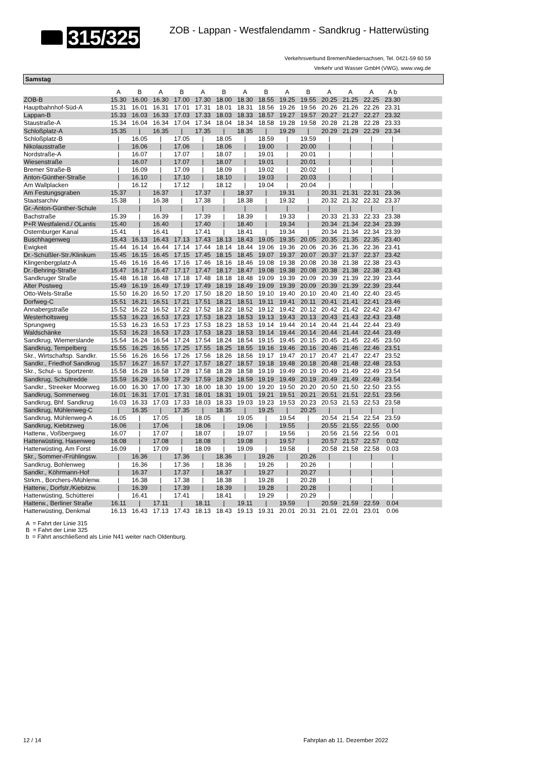315/325
ZOB - Lappan - Westfalendamm - Sandkrug - Hatterwüsting
Verkehrsverbund Bremen/Niedersachsen, Tel. 0421-59 60 59
Verkehr und Wasser GmbH (VWG), www.vwg.de
Samstag
| | A | B | A | B | A | B | A | B | A | B | A | A | A | A b | |
| --- | --- | --- | --- | --- | --- | --- | --- | --- | --- | --- | --- | --- | --- | --- | --- |
| ZOB-B | 15.30 | 16.00 | 16.30 | 17.00 | 17.30 | 18.00 | 18.30 | 18.55 | 19.25 | 19.55 | 20.25 | 21.25 | 22.25 | 23.30 | |
| Hauptbahnhof-Süd-A | 15.31 | 16.01 | 16.31 | 17.01 | 17.31 | 18.01 | 18.31 | 18.56 | 19.26 | 19.56 | 20.26 | 21.26 | 22.26 | 23.31 | |
| Lappan-B | 15.33 | 16.03 | 16.33 | 17.03 | 17.33 | 18.03 | 18.33 | 18.57 | 19.27 | 19.57 | 20.27 | 21.27 | 22.27 | 23.32 | |
| Staustraße-A | 15.34 | 16.04 | 16.34 | 17.04 | 17.34 | 18.04 | 18.34 | 18.58 | 19.28 | 19.58 | 20.28 | 21.28 | 22.28 | 23.33 | |
| Schloßplatz-A | 15.35 | / | 16.35 | / | 17.35 | / | 18.35 | / | 19.29 | / | 20.29 | 21.29 | 22.29 | 23.34 | |
| Schloßplatz-B | / | 16.05 | / | 17.05 | / | 18.05 | / | 18.59 | / | 19.59 | / | / | / | / | |
| Nikolausstraße | / | 16.06 | / | 17.06 | / | 18.06 | / | 19.00 | / | 20.00 | / | / | / | / | |
| Nordstraße-A | / | 16.07 | / | 17.07 | / | 18.07 | / | 19.01 | / | 20.01 | / | / | / | / | |
| Wiesenstraße | / | 16.07 | / | 17.07 | / | 18.07 | / | 19.01 | / | 20.01 | / | / | / | / | |
| Bremer Straße-B | / | 16.09 | / | 17.09 | / | 18.09 | / | 19.02 | / | 20.02 | / | / | / | / | |
| Anton-Günther-Straße | / | 16.10 | / | 17.10 | / | 18.10 | / | 19.03 | / | 20.03 | / | / | / | / | |
| Am Wallplacken | / | 16.12 | / | 17.12 | / | 18.12 | / | 19.04 | / | 20.04 | / | / | / | / | |
| Am Festungsgraben | 15.37 | / | 16.37 | / | 17.37 | / | 18.37 | / | 19.31 | / | 20.31 | 21.31 | 22.31 | 23.36 | |
| Staatsarchiv | 15.38 | / | 16.38 | / | 17.38 | / | 18.38 | / | 19.32 | / | 20.32 | 21.32 | 22.32 | 23.37 | |
| Gr.-Anton-Günther-Schule | / | / | / | / | / | / | / | / | / | / | / | / | / | / | |
| Bachstraße | 15.39 | / | 16.39 | / | 17.39 | / | 18.39 | / | 19.33 | / | 20.33 | 21.33 | 22.33 | 23.38 | |
| P+R Westfalend./ OLantis | 15.40 | / | 16.40 | / | 17.40 | / | 18.40 | / | 19.34 | / | 20.34 | 21.34 | 22.34 | 23.39 | |
| Osternburger Kanal | 15.41 | / | 16.41 | / | 17.41 | / | 18.41 | / | 19.34 | / | 20.34 | 21.34 | 22.34 | 23.39 | |
| Buschhagenweg | 15.43 | 16.13 | 16.43 | 17.13 | 17.43 | 18.13 | 18.43 | 19.05 | 19.35 | 20.05 | 20.35 | 21.35 | 22.35 | 23.40 | |
| Ewigkeit | 15.44 | 16.14 | 16.44 | 17.14 | 17.44 | 18.14 | 18.44 | 19.06 | 19.36 | 20.06 | 20.36 | 21.36 | 22.36 | 23.41 | |
| Dr.-Schüßler-Str./Klinikum | 15.45 | 16.15 | 16.45 | 17.15 | 17.45 | 18.15 | 18.45 | 19.07 | 19.37 | 20.07 | 20.37 | 21.37 | 22.37 | 23.42 | |
| Klingenbergplatz-A | 15.46 | 16.16 | 16.46 | 17.16 | 17.46 | 18.16 | 18.46 | 19.08 | 19.38 | 20.08 | 20.38 | 21.38 | 22.38 | 23.43 | |
| Dr.-Behring-Straße | 15.47 | 16.17 | 16.47 | 17.17 | 17.47 | 18.17 | 18.47 | 19.08 | 19.38 | 20.08 | 20.38 | 21.38 | 22.38 | 23.43 | |
| Sandkruger Straße | 15.48 | 16.18 | 16.48 | 17.18 | 17.48 | 18.18 | 18.48 | 19.09 | 19.39 | 20.09 | 20.39 | 21.39 | 22.39 | 23.44 | |
| Alter Postweg | 15.49 | 16.19 | 16.49 | 17.19 | 17.49 | 18.19 | 18.49 | 19.09 | 19.39 | 20.09 | 20.39 | 21.39 | 22.39 | 23.44 | |
| Otto-Wels-Straße | 15.50 | 16.20 | 16.50 | 17.20 | 17.50 | 18.20 | 18.50 | 19.10 | 19.40 | 20.10 | 20.40 | 21.40 | 22.40 | 23.45 | |
| Dorfweg-C | 15.51 | 16.21 | 16.51 | 17.21 | 17.51 | 18.21 | 18.51 | 19.11 | 19.41 | 20.11 | 20.41 | 21.41 | 22.41 | 23.46 | |
| Annabergstraße | 15.52 | 16.22 | 16.52 | 17.22 | 17.52 | 18.22 | 18.52 | 19.12 | 19.42 | 20.12 | 20.42 | 21.42 | 22.42 | 23.47 | |
| Westerholtsweg | 15.53 | 16.23 | 16.53 | 17.23 | 17.53 | 18.23 | 18.53 | 19.13 | 19.43 | 20.13 | 20.43 | 21.43 | 22.43 | 23.48 | |
| Sprungweg | 15.53 | 16.23 | 16.53 | 17.23 | 17.53 | 18.23 | 18.53 | 19.14 | 19.44 | 20.14 | 20.44 | 21.44 | 22.44 | 23.49 | |
| Waldschänke | 15.53 | 16.23 | 16.53 | 17.23 | 17.53 | 18.23 | 18.53 | 19.14 | 19.44 | 20.14 | 20.44 | 21.44 | 22.44 | 23.49 | |
| Sandkrug, Wiemerslande | 15.54 | 16.24 | 16.54 | 17.24 | 17.54 | 18.24 | 18.54 | 19.15 | 19.45 | 20.15 | 20.45 | 21.45 | 22.45 | 23.50 | |
| Sandkrug, Tempelberg | 15.55 | 16.25 | 16.55 | 17.25 | 17.55 | 18.25 | 18.55 | 19.16 | 19.46 | 20.16 | 20.46 | 21.46 | 22.46 | 23.51 | |
| Skr., Wirtschaftsp. Sandkr. | 15.56 | 16.26 | 16.56 | 17.26 | 17.56 | 18.26 | 18.56 | 19.17 | 19.47 | 20.17 | 20.47 | 21.47 | 22.47 | 23.52 | |
| Sandkr., Friedhof Sandkrug | 15.57 | 16.27 | 16.57 | 17.27 | 17.57 | 18.27 | 18.57 | 19.18 | 19.48 | 20.18 | 20.48 | 21.48 | 22.48 | 23.53 | |
| Skr., Schul- u. Sportzentr. | 15.58 | 16.28 | 16.58 | 17.28 | 17.58 | 18.28 | 18.58 | 19.19 | 19.49 | 20.19 | 20.49 | 21.49 | 22.49 | 23.54 | |
| Sandkrug, Schultredde | 15.59 | 16.29 | 16.59 | 17.29 | 17.59 | 18.29 | 18.59 | 19.19 | 19.49 | 20.19 | 20.49 | 21.49 | 22.49 | 23.54 | |
| Sandkr., Streeker Moorweg | 16.00 | 16.30 | 17.00 | 17.30 | 18.00 | 18.30 | 19.00 | 19.20 | 19.50 | 20.20 | 20.50 | 21.50 | 22.50 | 23.55 | |
| Sandkrug, Sommerweg | 16.01 | 16.31 | 17.01 | 17.31 | 18.01 | 18.31 | 19.01 | 19.21 | 19.51 | 20.21 | 20.51 | 21.51 | 22.51 | 23.56 | |
| Sandkrug, Bhf. Sandkrug | 16.03 | 16.33 | 17.03 | 17.33 | 18.03 | 18.33 | 19.03 | 19.23 | 19.53 | 20.23 | 20.53 | 21.53 | 22.53 | 23.58 | |
| Sandkrug, Mühlenweg-C | / | 16.35 | / | 17.35 | / | 18.35 | / | 19.25 | / | 20.25 | / | / | / | / | |
| Sandkrug, Mühlenweg-A | 16.05 | / | 17.05 | / | 18.05 | / | 19.05 | / | 19.54 | / | 20.54 | 21.54 | 22.54 | 23.59 | |
| Sandkrug, Kiebitzweg | 16.06 | / | 17.06 | / | 18.06 | / | 19.06 | / | 19.55 | / | 20.55 | 21.55 | 22.55 | 0.00 | |
| Hatterw., Voßbergweg | 16.07 | / | 17.07 | / | 18.07 | / | 19.07 | / | 19.56 | / | 20.56 | 21.56 | 22.56 | 0.01 | |
| Hatterwüsting, Hasenweg | 16.08 | / | 17.08 | / | 18.08 | / | 19.08 | / | 19.57 | / | 20.57 | 21.57 | 22.57 | 0.02 | |
| Hatterwüsting, Am Forst | 16.09 | / | 17.09 | / | 18.09 | / | 19.09 | / | 19.58 | / | 20.58 | 21.58 | 22.58 | 0.03 | |
| Skr., Sommer-/Frühlingsw. | / | 16.36 | / | 17.36 | / | 18.36 | / | 19.26 | / | 20.26 | / | / | / | / | |
| Sandkrug, Bohlenweg | / | 16.36 | / | 17.36 | / | 18.36 | / | 19.26 | / | 20.26 | / | / | / | / | |
| Sandkr., Köhrmann-Hof | / | 16.37 | / | 17.37 | / | 18.37 | / | 19.27 | / | 20.27 | / | / | / | / | |
| Strkm., Borchers-/Mühlenw. | / | 16.38 | / | 17.38 | / | 18.38 | / | 19.28 | / | 20.28 | / | / | / | / | |
| Hatterw., Dorfstr./Kiebitzw. | / | 16.39 | / | 17.39 | / | 18.39 | / | 19.28 | / | 20.28 | / | / | / | / | |
| Hatterwüsting, Schütterei | / | 16.41 | / | 17.41 | / | 18.41 | / | 19.29 | / | 20.29 | / | / | / | / | |
| Hatterw., Berliner Straße | 16.11 | / | 17.11 | / | 18.11 | / | 19.11 | / | 19.59 | / | 20.59 | 21.59 | 22.59 | 0.04 | |
| Hatterwüsting, Denkmal | 16.13 | 16.43 | 17.13 | 17.43 | 18.13 | 18.43 | 19.13 | 19.31 | 20.01 | 20.31 | 21.01 | 22.01 | 23.01 | 0.06 | |
A = Fahrt der Linie 315
B = Fahrt der Linie 325
b = Fährt anschließend als Linie N41 weiter nach Oldenburg.
12 / 14 Fahrplan ab 11. Dezember 2022